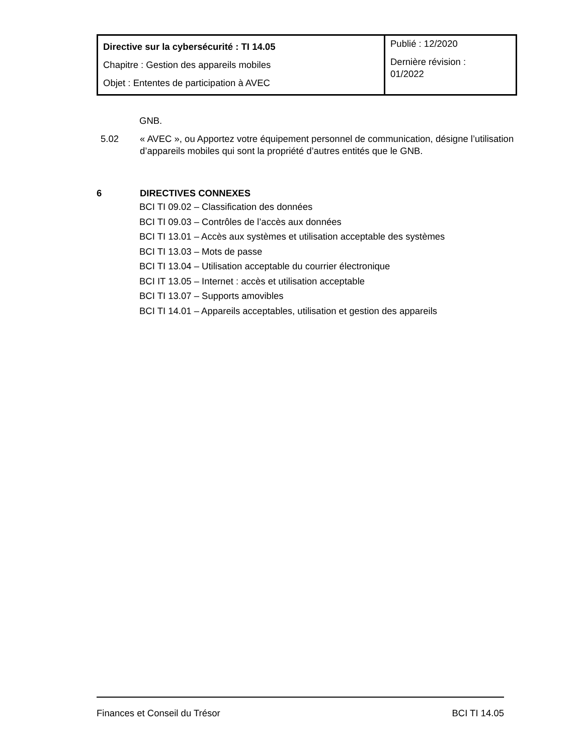| Directive sur la cybersécurité : TI 14.05 Chapitre : Gestion des appareils mobiles Objet : Ententes de participation à AVEC | Publié : 12/2020 Dernière révision : 01/2022 |
GNB.
5.02 « AVEC », ou Apportez votre équipement personnel de communication, désigne l’utilisation d’appareils mobiles qui sont la propriété d’autres entités que le GNB.
6 DIRECTIVES CONNEXES
BCI TI 09.02 – Classification des données
BCI TI 09.03 – Contrôles de l’accès aux données
BCI TI 13.01 – Accès aux systèmes et utilisation acceptable des systèmes
BCI TI 13.03 – Mots de passe
BCI TI 13.04 – Utilisation acceptable du courrier électronique
BCI IT 13.05 – Internet : accès et utilisation acceptable
BCI TI 13.07 – Supports amovibles
BCI TI 14.01 – Appareils acceptables, utilisation et gestion des appareils
Finances et Conseil du Trésor BCI TI 14.05